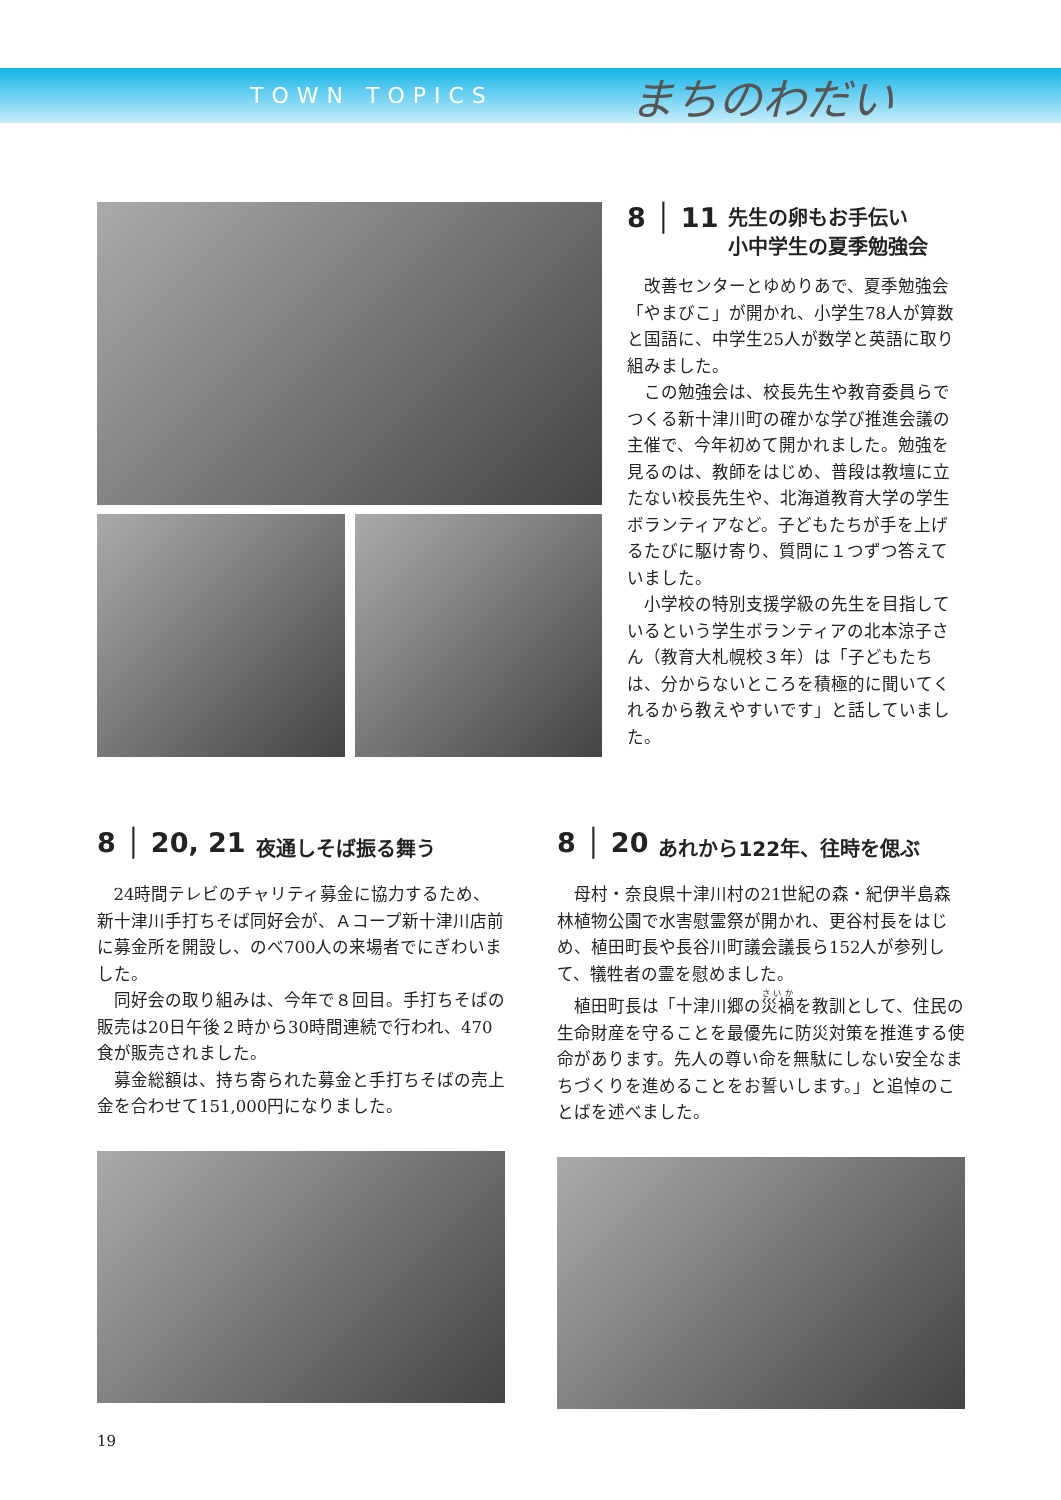TOWN TOPICS
まちのわだい
8 │ 11 先生の卵もお手伝い
小中学生の夏季勉強会
改善センターとゆめりあで、夏季勉強会「やまびこ」が開かれ、小学生78人が算数と国語に、中学生25人が数学と英語に取り組みました。
この勉強会は、校長先生や教育委員らでつくる新十津川町の確かな学び推進会議の主催で、今年初めて開かれました。勉強を見るのは、教師をはじめ、普段は教壇に立たない校長先生や、北海道教育大学の学生ボランティアなど。子どもたちが手を上げるたびに駆け寄り、質問に１つずつ答えていました。
小学校の特別支援学級の先生を目指しているという学生ボランティアの北本涼子さん（教育大札幌校３年）は「子どもたちは、分からないところを積極的に聞いてくれるから教えやすいです」と話していました。
8 │ 20, 21 夜通しそば振る舞う
24時間テレビのチャリティ募金に協力するため、新十津川手打ちそば同好会が、Ａコープ新十津川店前に募金所を開設し、のべ700人の来場者でにぎわいました。
同好会の取り組みは、今年で８回目。手打ちそばの販売は20日午後２時から30時間連続で行われ、470食が販売されました。
募金総額は、持ち寄られた募金と手打ちそばの売上金を合わせて151,000円になりました。
8 │ 20 あれから122年、往時を偲ぶ
母村・奈良県十津川村の21世紀の森・紀伊半島森林植物公園で水害慰霊祭が開かれ、更谷村長をはじめ、植田町長や長谷川町議会議長ら152人が参列して、犠牲者の霊を慰めました。
植田町長は「十津川郷の災禍を教訓として、住民の生命財産を守ることを最優先に防災対策を推進する使命があります。先人の尊い命を無駄にしない安全なまちづくりを進めることをお誓いします。」と追悼のことばを述べました。
19